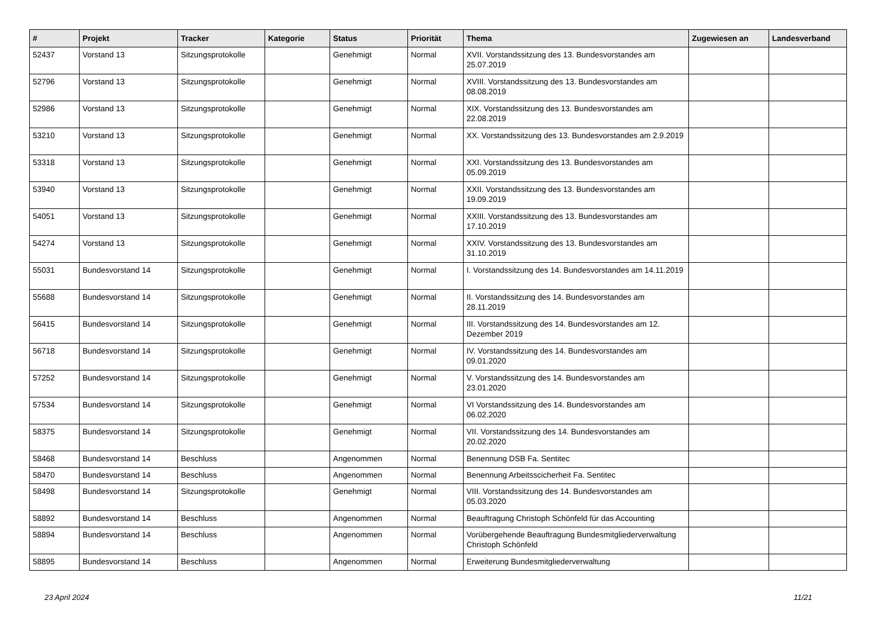| # | Projekt | Tracker | Kategorie | Status | Priorität | Thema | Zugewiesen an | Landesverband |
| --- | --- | --- | --- | --- | --- | --- | --- | --- |
| 52437 | Vorstand 13 | Sitzungsprotokolle | | Genehmigt | Normal | XVII. Vorstandssitzung des 13. Bundesvorstandes am 25.07.2019 | | |
| 52796 | Vorstand 13 | Sitzungsprotokolle | | Genehmigt | Normal | XVIII. Vorstandssitzung des 13. Bundesvorstandes am 08.08.2019 | | |
| 52986 | Vorstand 13 | Sitzungsprotokolle | | Genehmigt | Normal | XIX. Vorstandssitzung des 13. Bundesvorstandes am 22.08.2019 | | |
| 53210 | Vorstand 13 | Sitzungsprotokolle | | Genehmigt | Normal | XX. Vorstandssitzung des 13. Bundesvorstandes am 2.9.2019 | | |
| 53318 | Vorstand 13 | Sitzungsprotokolle | | Genehmigt | Normal | XXI. Vorstandssitzung des 13. Bundesvorstandes am 05.09.2019 | | |
| 53940 | Vorstand 13 | Sitzungsprotokolle | | Genehmigt | Normal | XXII. Vorstandssitzung des 13. Bundesvorstandes am 19.09.2019 | | |
| 54051 | Vorstand 13 | Sitzungsprotokolle | | Genehmigt | Normal | XXIII. Vorstandssitzung des 13. Bundesvorstandes am 17.10.2019 | | |
| 54274 | Vorstand 13 | Sitzungsprotokolle | | Genehmigt | Normal | XXIV. Vorstandssitzung des 13. Bundesvorstandes am 31.10.2019 | | |
| 55031 | Bundesvorstand 14 | Sitzungsprotokolle | | Genehmigt | Normal | I. Vorstandssitzung des 14. Bundesvorstandes am 14.11.2019 | | |
| 55688 | Bundesvorstand 14 | Sitzungsprotokolle | | Genehmigt | Normal | II. Vorstandssitzung des 14. Bundesvorstandes am 28.11.2019 | | |
| 56415 | Bundesvorstand 14 | Sitzungsprotokolle | | Genehmigt | Normal | III. Vorstandssitzung des 14. Bundesvorstandes am 12. Dezember 2019 | | |
| 56718 | Bundesvorstand 14 | Sitzungsprotokolle | | Genehmigt | Normal | IV. Vorstandssitzung des 14. Bundesvorstandes am 09.01.2020 | | |
| 57252 | Bundesvorstand 14 | Sitzungsprotokolle | | Genehmigt | Normal | V. Vorstandssitzung des 14. Bundesvorstandes am 23.01.2020 | | |
| 57534 | Bundesvorstand 14 | Sitzungsprotokolle | | Genehmigt | Normal | VI Vorstandssitzung des 14. Bundesvorstandes am 06.02.2020 | | |
| 58375 | Bundesvorstand 14 | Sitzungsprotokolle | | Genehmigt | Normal | VII. Vorstandssitzung des 14. Bundesvorstandes am 20.02.2020 | | |
| 58468 | Bundesvorstand 14 | Beschluss | | Angenommen | Normal | Benennung DSB Fa. Sentitec | | |
| 58470 | Bundesvorstand 14 | Beschluss | | Angenommen | Normal | Benennung Arbeitsscicherheit Fa. Sentitec | | |
| 58498 | Bundesvorstand 14 | Sitzungsprotokolle | | Genehmigt | Normal | VIII. Vorstandssitzung des 14. Bundesvorstandes am 05.03.2020 | | |
| 58892 | Bundesvorstand 14 | Beschluss | | Angenommen | Normal | Beauftragung Christoph Schönfeld für das Accounting | | |
| 58894 | Bundesvorstand 14 | Beschluss | | Angenommen | Normal | Vorübergehende Beauftragung Bundesmitgliederverwaltung Christoph Schönfeld | | |
| 58895 | Bundesvorstand 14 | Beschluss | | Angenommen | Normal | Erweiterung Bundesmitgliederverwaltung | | |
23 April 2024 11/21